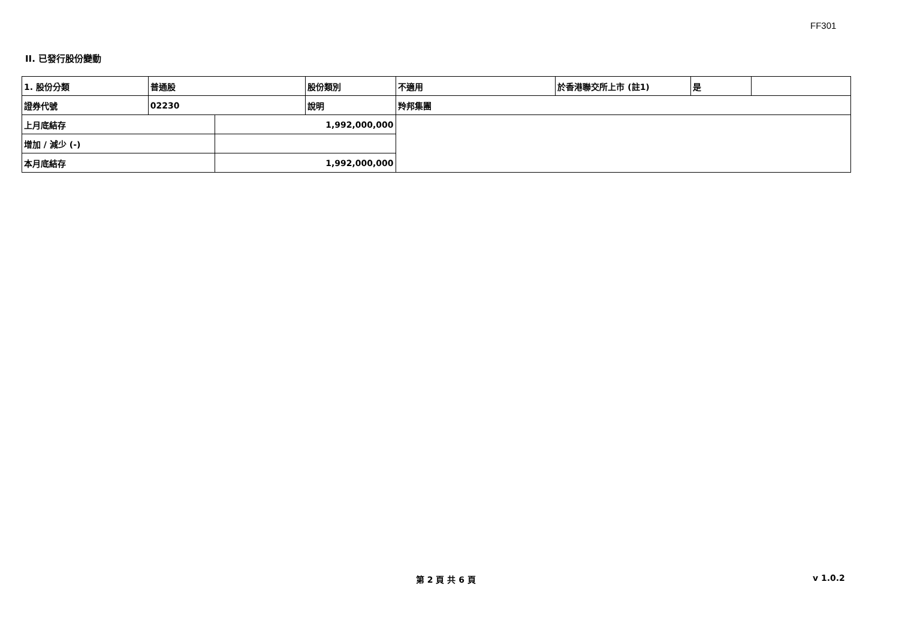FF301
II. 已發行股份變動
| 1. 股份分類 | 普通股 | | 股份類別 | 不適用 | 於香港聯交所上市 (註1) | 是 | |
| 證券代號 | 02230 | | 說明 | 羚邦集團 | | | |
| 上月底結存 | | 1,992,000,000 | | | | | |
| 增加 / 減少 (-) | | | | | | | |
| 本月底結存 | | 1,992,000,000 | | | | | |
第 2 頁 共 6 頁 v 1.0.2